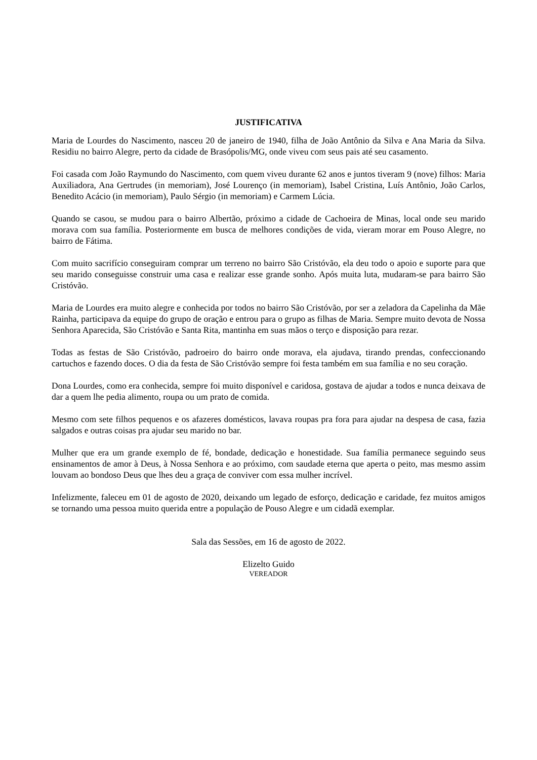JUSTIFICATIVA
Maria de Lourdes do Nascimento, nasceu 20 de janeiro de 1940, filha de João Antônio da Silva e Ana Maria da Silva. Residiu no bairro Alegre, perto da cidade de Brasópolis/MG, onde viveu com seus pais até seu casamento.
Foi casada com João Raymundo do Nascimento, com quem viveu durante 62 anos e juntos tiveram 9 (nove) filhos: Maria Auxiliadora, Ana Gertrudes (in memoriam), José Lourenço (in memoriam), Isabel Cristina, Luís Antônio, João Carlos, Benedito Acácio (in memoriam), Paulo Sérgio (in memoriam) e Carmem Lúcia.
Quando se casou, se mudou para o bairro Albertão, próximo a cidade de Cachoeira de Minas, local onde seu marido morava com sua família. Posteriormente em busca de melhores condições de vida, vieram morar em Pouso Alegre, no bairro de Fátima.
Com muito sacrifício conseguiram comprar um terreno no bairro São Cristóvão, ela deu todo o apoio e suporte para que seu marido conseguisse construir uma casa e realizar esse grande sonho. Após muita luta, mudaram-se para bairro São Cristóvão.
Maria de Lourdes era muito alegre e conhecida por todos no bairro São Cristóvão, por ser a zeladora da Capelinha da Mãe Rainha, participava da equipe do grupo de oração e entrou para o grupo as filhas de Maria. Sempre muito devota de Nossa Senhora Aparecida, São Cristóvão e Santa Rita, mantinha em suas mãos o terço e disposição para rezar.
Todas as festas de São Cristóvão, padroeiro do bairro onde morava, ela ajudava, tirando prendas, confeccionando cartuchos e fazendo doces. O dia da festa de São Cristóvão sempre foi festa também em sua família e no seu coração.
Dona Lourdes, como era conhecida, sempre foi muito disponível e caridosa, gostava de ajudar a todos e nunca deixava de dar a quem lhe pedia alimento, roupa ou um prato de comida.
Mesmo com sete filhos pequenos e os afazeres domésticos, lavava roupas pra fora para ajudar na despesa de casa, fazia salgados e outras coisas pra ajudar seu marido no bar.
Mulher que era um grande exemplo de fé, bondade, dedicação e honestidade. Sua família permanece seguindo seus ensinamentos de amor à Deus, à Nossa Senhora e ao próximo, com saudade eterna que aperta o peito, mas mesmo assim louvam ao bondoso Deus que lhes deu a graça de conviver com essa mulher incrível.
Infelizmente, faleceu em 01 de agosto de 2020, deixando um legado de esforço, dedicação e caridade, fez muitos amigos se tornando uma pessoa muito querida entre a população de Pouso Alegre e um cidadã exemplar.
Sala das Sessões, em 16 de agosto de 2022.
Elizelto Guido
VEREADOR